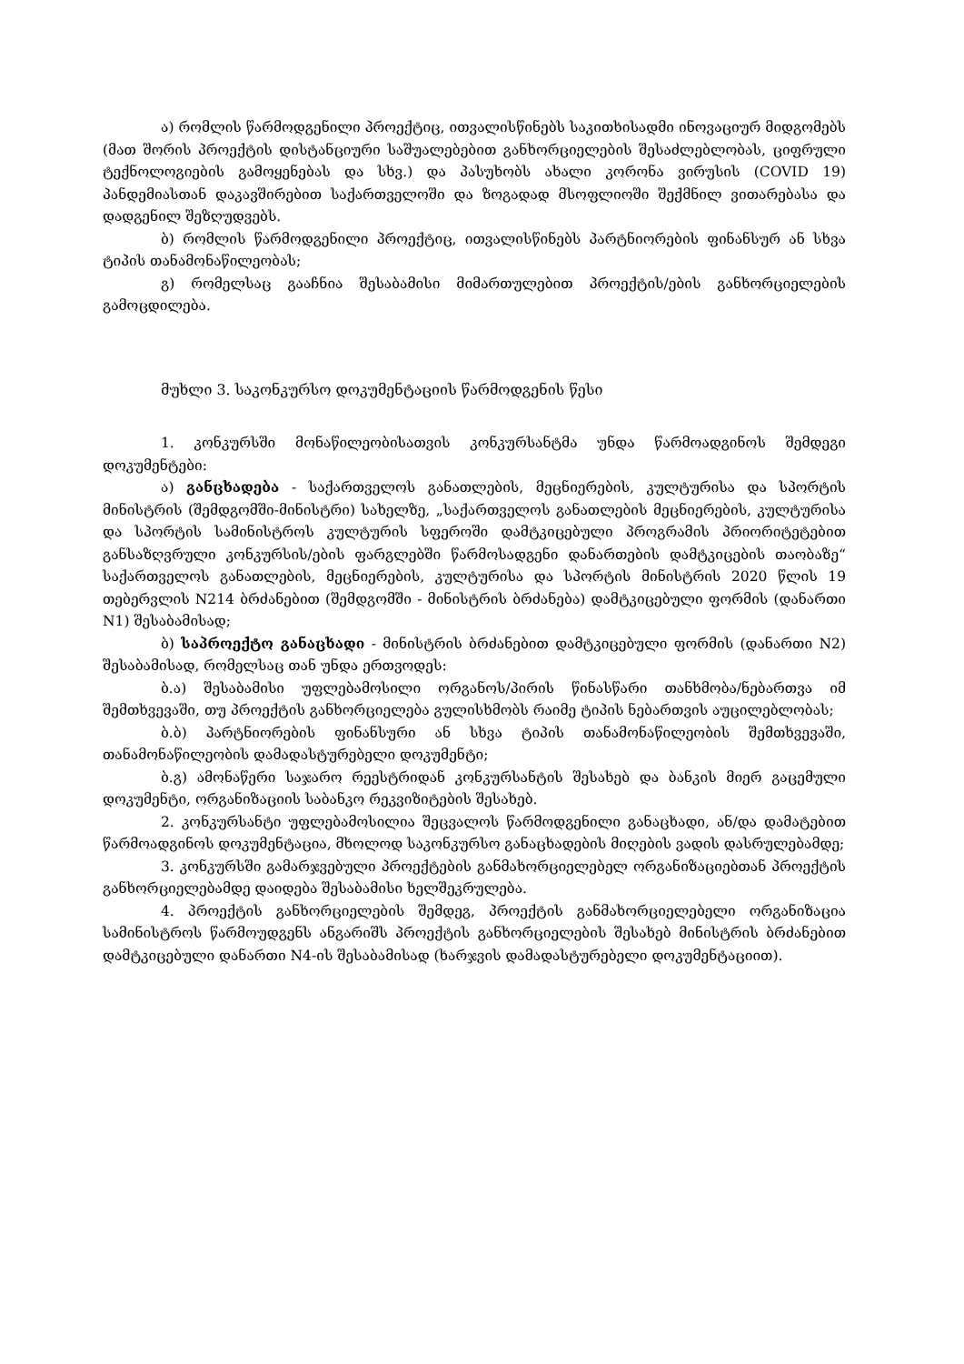ა) რომლის წარმოდგენილი პროექტიც, ითვალისწინებს საკითხისადმი ინოვაციურ მიდგომებს (მათ შორის პროექტის დისტანციური საშუალებებით განხორციელების შესაძლებლობას, ციფრული ტექნოლოგიების გამოყენებას და სხვ.) და პასუხობს ახალი კორონა ვირუსის (COVID 19) პანდემიასთან დაკავშირებით საქართველოში და ზოგადად მსოფლიოში შექმნილ ვითარებასა და დადგენილ შეზღუდვებს.
ბ) რომლის წარმოდგენილი პროექტიც, ითვალისწინებს პარტნიორების ფინანსურ ან სხვა ტიპის თანამონაწილეობას;
გ) რომელსაც გააჩნია შესაბამისი მიმართულებით პროექტის/ების განხორციელების გამოცდილება.
მუხლი 3. საკონკურსო დოკუმენტაციის წარმოდგენის წესი
1. კონკურსში მონაწილეობისათვის კონკურსანტმა უნდა წარმოადგინოს შემდეგი დოკუმენტები:
ა) განცხადება - საქართველოს განათლების, მეცნიერების, კულტურისა და სპორტის მინისტრის (შემდგომში-მინისტრი) სახელზე, „საქართველოს განათლების მეცნიერების, კულტურისა და სპორტის სამინისტროს კულტურის სფეროში დამტკიცებული პროგრამის პრიორიტეტებით განსაზღვრული კონკურსის/ების ფარგლებში წარმოსადგენი დანართების დამტკიცების თაობაზე“ საქართველოს განათლების, მეცნიერების, კულტურისა და სპორტის მინისტრის 2020 წლის 19 თებერვლის N214 ბრძანებით (შემდგომში - მინისტრის ბრძანება) დამტკიცებული ფორმის (დანართი N1) შესაბამისად;
ბ) საპროექტო განაცხადი - მინისტრის ბრძანებით დამტკიცებული ფორმის (დანართი N2) შესაბამისად, რომელსაც თან უნდა ერთვოდეს:
ბ.ა) შესაბამისი უფლებამოსილი ორგანოს/პირის წინასწარი თანხმობა/ნებართვა იმ შემთხვევაში, თუ პროექტის განხორციელება გულისხმობს რაიმე ტიპის ნებართვის აუცილებლობას;
ბ.ბ) პარტნიორების ფინანსური ან სხვა ტიპის თანამონაწილეობის შემთხვევაში, თანამონაწილეობის დამადასტურებელი დოკუმენტი;
ბ.გ) ამონაწერი საჯარო რეესტრიდან კონკურსანტის შესახებ და ბანკის მიერ გაცემული დოკუმენტი, ორგანიზაციის საბანკო რეკვიზიტების შესახებ.
2. კონკურსანტი უფლებამოსილია შეცვალოს წარმოდგენილი განაცხადი, ან/და დამატებით წარმოადგინოს დოკუმენტაცია, მხოლოდ საკონკურსო განაცხადების მიღების ვადის დასრულებამდე;
3. კონკურსში გამარჯვებული პროექტების განმახორციელებელ ორგანიზაციებთან პროექტის განხორციელებამდე დაიდება შესაბამისი ხელშეკრულება.
4. პროექტის განხორციელების შემდეგ, პროექტის განმახორციელებელი ორგანიზაცია სამინისტროს წარმოუდგენს ანგარიშს პროექტის განხორციელების შესახებ მინისტრის ბრძანებით დამტკიცებული დანართი N4-ის შესაბამისად (ხარჯვის დამადასტურებელი დოკუმენტაციით).